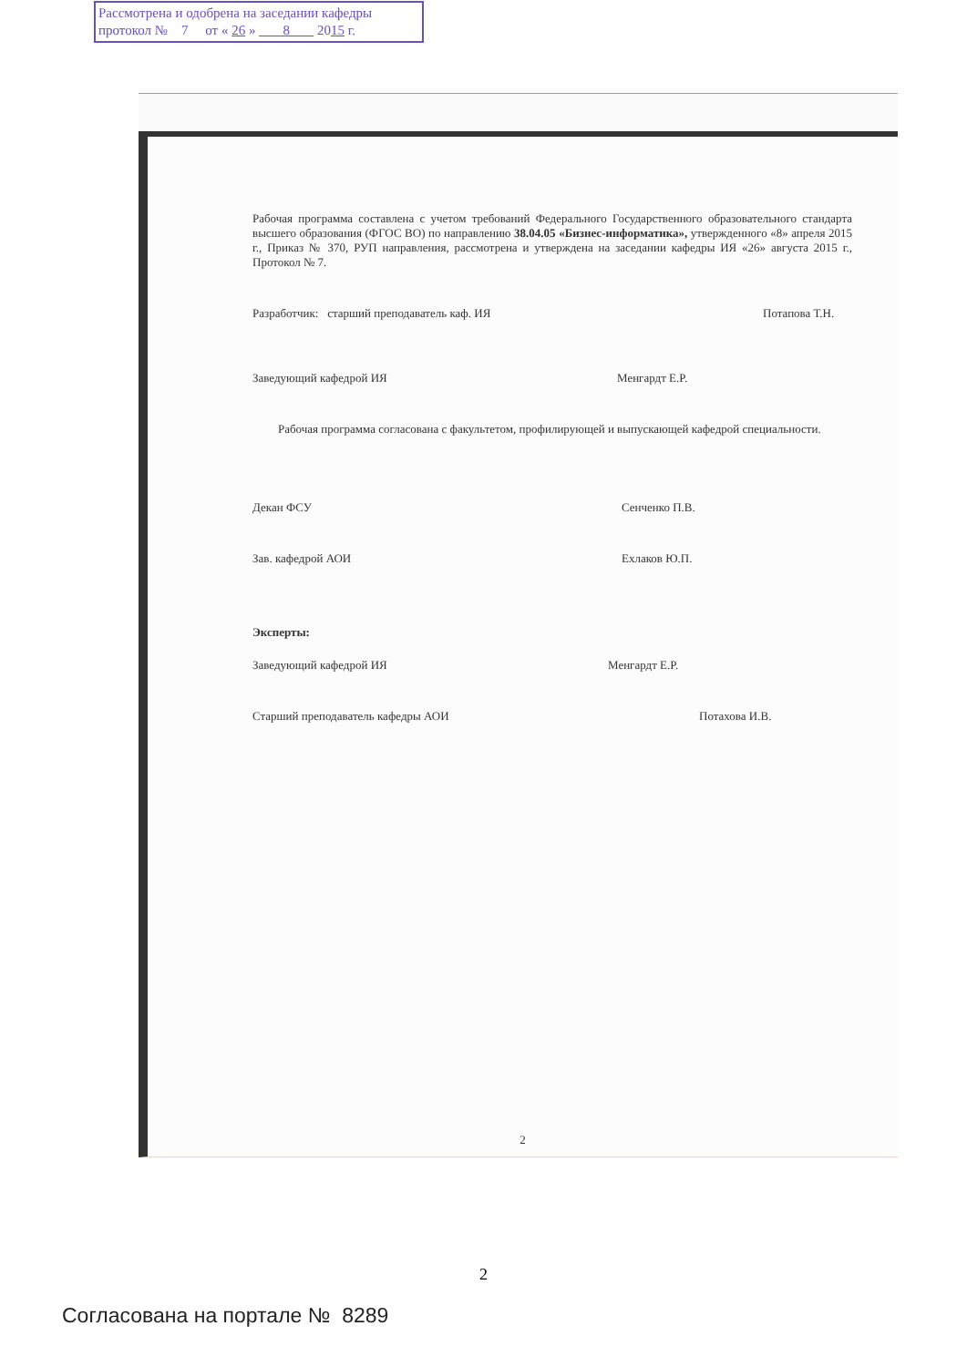Рассмотрена и одобрена на заседании кафедры
протокол № 7 от « 26 » 8 2015 г.
Рабочая программа составлена с учетом требований Федерального Государственного образовательного стандарта высшего образования (ФГОС ВО) по направлению 38.04.05 «Бизнес-информатика», утвержденного «8» апреля 2015 г., Приказ № 370, РУП направления, рассмотрена и утверждена на заседании кафедры ИЯ «26» августа 2015 г., Протокол № 7.
Разработчик: старший преподаватель каф. ИЯ Потапова Т.Н.
Заведующий кафедрой ИЯ Менгардт Е.Р.
Рабочая программа согласована с факультетом, профилирующей и выпускающей кафедрой специальности.
Декан ФСУ Сенченко П.В.
Зав. кафедрой АОИ Ехлаков Ю.П.
Эксперты:
Заведующий кафедрой ИЯ Менгардт Е.Р.
Старший преподаватель кафедры АОИ Потахова И.В.
2
2
Согласована на портале № 8289